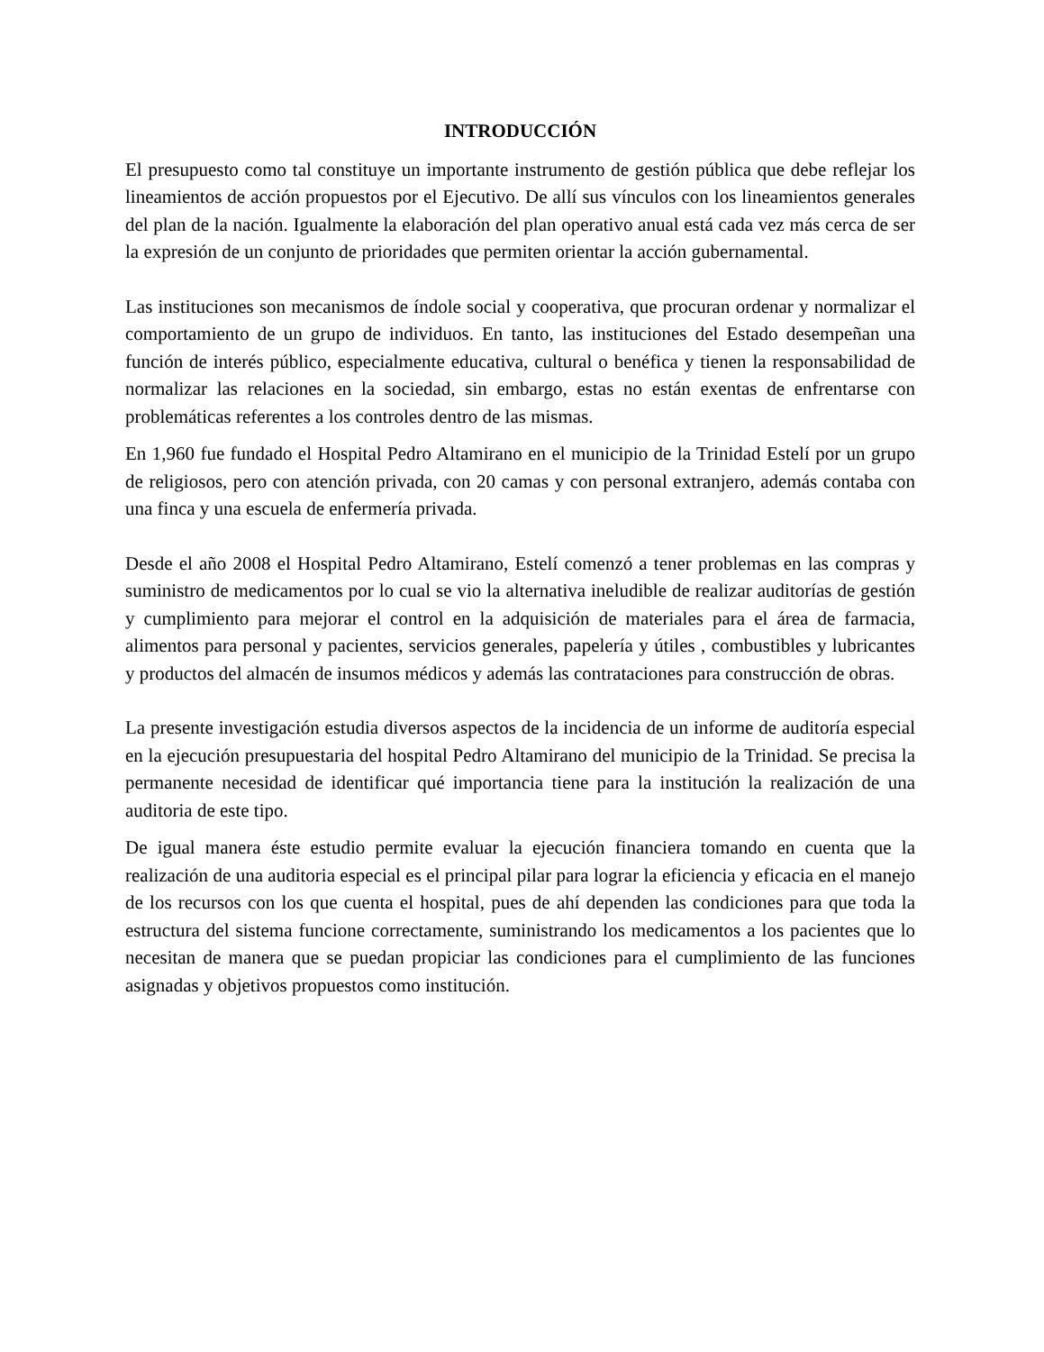INTRODUCCIÓN
El presupuesto como tal constituye un importante instrumento de gestión pública que debe reflejar los lineamientos de acción propuestos por el Ejecutivo. De allí sus vínculos con los lineamientos generales del plan de la nación. Igualmente la elaboración del plan operativo anual está cada vez más cerca de ser la expresión de un conjunto de prioridades que permiten orientar la acción gubernamental.
Las instituciones son mecanismos de índole social y cooperativa, que procuran ordenar y normalizar el comportamiento de un grupo de individuos. En tanto, las instituciones del Estado desempeñan una función de interés público, especialmente educativa, cultural o benéfica y tienen la responsabilidad de normalizar las relaciones en la sociedad, sin embargo, estas no están exentas de enfrentarse con problemáticas referentes a los controles dentro de las mismas.
En 1,960 fue fundado el Hospital Pedro Altamirano en el municipio de la Trinidad Estelí por un grupo de religiosos, pero con atención privada, con 20 camas y con personal extranjero, además contaba con una finca y una escuela de enfermería privada.
Desde el año 2008 el Hospital Pedro Altamirano, Estelí comenzó a tener problemas en las compras y suministro de medicamentos por lo cual se vio la alternativa ineludible de realizar auditorías de gestión y cumplimiento para mejorar el control en la adquisición de materiales para el área de farmacia, alimentos para personal y pacientes, servicios generales, papelería y útiles , combustibles y lubricantes y productos del almacén de insumos médicos y además las contrataciones para construcción de obras.
La presente investigación estudia diversos aspectos de la incidencia de un informe de auditoría especial en la ejecución presupuestaria del hospital Pedro Altamirano del municipio de la Trinidad. Se precisa la permanente necesidad de identificar qué importancia tiene para la institución la realización de una auditoria de este tipo.
De igual manera éste estudio permite evaluar la ejecución financiera tomando en cuenta que la realización de una auditoria especial es el principal pilar para lograr la eficiencia y eficacia en el manejo de los recursos con los que cuenta el hospital, pues de ahí dependen las condiciones para que toda la estructura del sistema funcione correctamente, suministrando los medicamentos a los pacientes que lo necesitan de manera que se puedan propiciar las condiciones para el cumplimiento de las funciones asignadas y objetivos propuestos como institución.